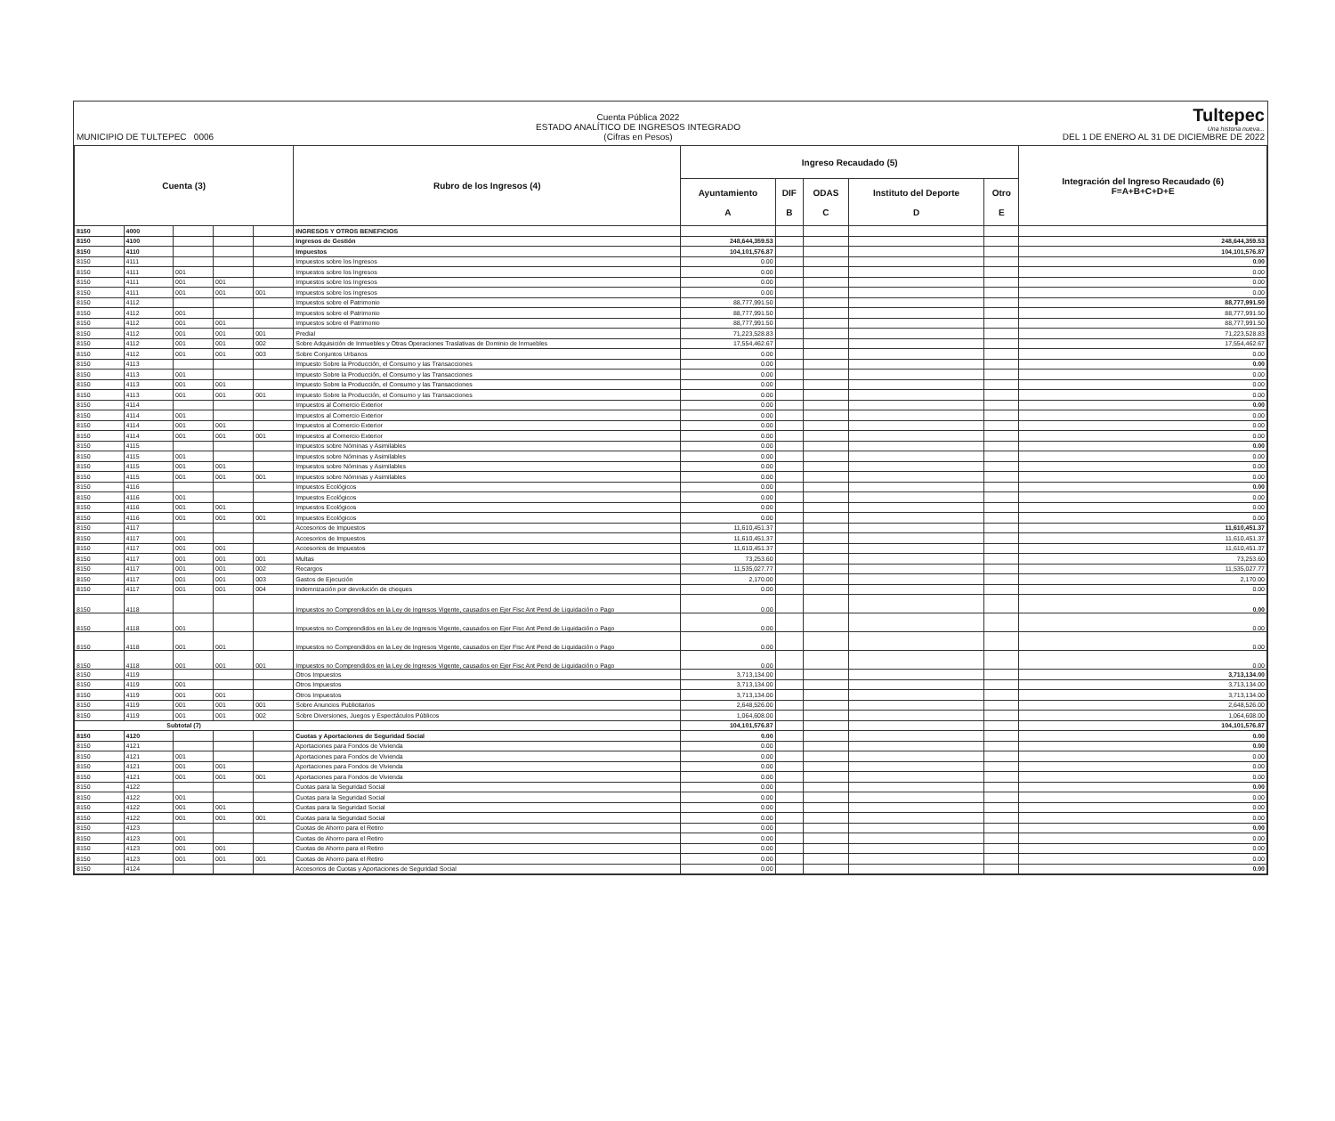MUNICIPIO DE TULTEPEC 0006
Cuenta Pública 2022
ESTADO ANALÍTICO DE INGRESOS INTEGRADO
(Cifras en Pesos)
Tultepec
Una historia nueva...
DEL 1 DE ENERO AL 31 DE DICIEMBRE DE 2022
| Cuenta (3) | | | | | Rubro de los Ingresos (4) | Ingreso Recaudado (5) | | | | | Integración del Ingreso Recaudado (6) F=A+B+C+D+E |
| --- | --- | --- | --- | --- | --- | --- | --- | --- | --- | --- | --- |
| | | | | | | Ayuntamiento A | DIF B | ODAS C | Instituto del Deporte D | Otro E | |
| 8150 | 4000 | | | | INGRESOS Y OTROS BENEFICIOS | | | | | | |
| 8150 | 4100 | | | | Ingresos de Gestión | 248,644,359.53 | | | | | 248,644,359.53 |
| 8150 | 4110 | | | | Impuestos | 104,101,576.87 | | | | | 104,101,576.87 |
| 8150 | 4111 | | | | Impuestos sobre los Ingresos | 0.00 | | | | | 0.00 |
| 8150 | 4111 | 001 | | | Impuestos sobre los Ingresos | 0.00 | | | | | 0.00 |
| 8150 | 4111 | 001 | 001 | | Impuestos sobre los Ingresos | 0.00 | | | | | 0.00 |
| 8150 | 4111 | 001 | 001 | 001 | Impuestos sobre los Ingresos | 0.00 | | | | | 0.00 |
| 8150 | 4112 | | | | Impuestos sobre el Patrimonio | 88,777,991.50 | | | | | 88,777,991.50 |
| 8150 | 4112 | 001 | | | Impuestos sobre el Patrimonio | 88,777,991.50 | | | | | 88,777,991.50 |
| 8150 | 4112 | 001 | 001 | | Impuestos sobre el Patrimonio | 88,777,991.50 | | | | | 88,777,991.50 |
| 8150 | 4112 | 001 | 001 | 001 | Predial | 71,223,528.83 | | | | | 71,223,528.83 |
| 8150 | 4112 | 001 | 001 | 002 | Sobre Adquisición de Inmuebles y Otras Operaciones Traslativas de Dominio de Inmuebles | 17,554,462.67 | | | | | 17,554,462.67 |
| 8150 | 4112 | 001 | 001 | 003 | Sobre Conjuntos Urbanos | 0.00 | | | | | 0.00 |
| 8150 | 4113 | | | | Impuesto Sobre la Producción, el Consumo y las Transacciones | 0.00 | | | | | 0.00 |
| 8150 | 4113 | 001 | | | Impuesto Sobre la Producción, el Consumo y las Transacciones | 0.00 | | | | | 0.00 |
| 8150 | 4113 | 001 | 001 | | Impuesto Sobre la Producción, el Consumo y las Transacciones | 0.00 | | | | | 0.00 |
| 8150 | 4113 | 001 | 001 | 001 | Impuesto Sobre la Producción, el Consumo y las Transacciones | 0.00 | | | | | 0.00 |
| 8150 | 4114 | | | | Impuestos al Comercio Exterior | 0.00 | | | | | 0.00 |
| 8150 | 4114 | 001 | | | Impuestos al Comercio Exterior | 0.00 | | | | | 0.00 |
| 8150 | 4114 | 001 | 001 | | Impuestos al Comercio Exterior | 0.00 | | | | | 0.00 |
| 8150 | 4114 | 001 | 001 | 001 | Impuestos al Comercio Exterior | 0.00 | | | | | 0.00 |
| 8150 | 4115 | | | | Impuestos sobre Nóminas y Asimilables | 0.00 | | | | | 0.00 |
| 8150 | 4115 | 001 | | | Impuestos sobre Nóminas y Asimilables | 0.00 | | | | | 0.00 |
| 8150 | 4115 | 001 | 001 | | Impuestos sobre Nóminas y Asimilables | 0.00 | | | | | 0.00 |
| 8150 | 4115 | 001 | 001 | 001 | Impuestos sobre Nóminas y Asimilables | 0.00 | | | | | 0.00 |
| 8150 | 4116 | | | | Impuestos Ecológicos | 0.00 | | | | | 0.00 |
| 8150 | 4116 | 001 | | | Impuestos Ecológicos | 0.00 | | | | | 0.00 |
| 8150 | 4116 | 001 | 001 | | Impuestos Ecológicos | 0.00 | | | | | 0.00 |
| 8150 | 4116 | 001 | 001 | 001 | Impuestos Ecológicos | 0.00 | | | | | 0.00 |
| 8150 | 4117 | | | | Accesorios de Impuestos | 11,610,451.37 | | | | | 11,610,451.37 |
| 8150 | 4117 | 001 | | | Accesorios de Impuestos | 11,610,451.37 | | | | | 11,610,451.37 |
| 8150 | 4117 | 001 | 001 | | Accesorios de Impuestos | 11,610,451.37 | | | | | 11,610,451.37 |
| 8150 | 4117 | 001 | 001 | 001 | Multas | 73,253.60 | | | | | 73,253.60 |
| 8150 | 4117 | 001 | 001 | 002 | Recargos | 11,535,027.77 | | | | | 11,535,027.77 |
| 8150 | 4117 | 001 | 001 | 003 | Gastos de Ejecución | 2,170.00 | | | | | 2,170.00 |
| 8150 | 4117 | 001 | 001 | 004 | Indemnización por devolución de cheques | 0.00 | | | | | 0.00 |
| 8150 | 4118 | | | | Impuestos no Comprendidos en la Ley de Ingresos Vigente, causados en Ejer Fisc Ant Pend de Liquidación o Pago | 0.00 | | | | | 0.00 |
| 8150 | 4118 | 001 | | | Impuestos no Comprendidos en la Ley de Ingresos Vigente, causados en Ejer Fisc Ant Pend de Liquidación o Pago | 0.00 | | | | | 0.00 |
| 8150 | 4118 | 001 | 001 | | Impuestos no Comprendidos en la Ley de Ingresos Vigente, causados en Ejer Fisc Ant Pend de Liquidación o Pago | 0.00 | | | | | 0.00 |
| 8150 | 4118 | 001 | 001 | 001 | Impuestos no Comprendidos en la Ley de Ingresos Vigente, causados en Ejer Fisc Ant Pend de Liquidación o Pago | 0.00 | | | | | 0.00 |
| 8150 | 4119 | | | | Otros Impuestos | 3,713,134.00 | | | | | 3,713,134.00 |
| 8150 | 4119 | 001 | | | Otros Impuestos | 3,713,134.00 | | | | | 3,713,134.00 |
| 8150 | 4119 | 001 | 001 | | Otros Impuestos | 3,713,134.00 | | | | | 3,713,134.00 |
| 8150 | 4119 | 001 | 001 | 001 | Sobre Anuncios Publicitarios | 2,648,526.00 | | | | | 2,648,526.00 |
| 8150 | 4119 | 001 | 001 | 002 | Sobre Diversiones, Juegos y Espectáculos Públicos | 1,064,608.00 | | | | | 1,064,608.00 |
| Subtotal (7) | | | | | | 104,101,576.87 | | | | | 104,101,576.87 |
| 8150 | 4120 | | | | Cuotas y Aportaciones de Seguridad Social | 0.00 | | | | | 0.00 |
| 8150 | 4121 | | | | Aportaciones para Fondos de Vivienda | 0.00 | | | | | 0.00 |
| 8150 | 4121 | 001 | | | Aportaciones para Fondos de Vivienda | 0.00 | | | | | 0.00 |
| 8150 | 4121 | 001 | 001 | | Aportaciones para Fondos de Vivienda | 0.00 | | | | | 0.00 |
| 8150 | 4121 | 001 | 001 | 001 | Aportaciones para Fondos de Vivienda | 0.00 | | | | | 0.00 |
| 8150 | 4122 | | | | Cuotas para la Seguridad Social | 0.00 | | | | | 0.00 |
| 8150 | 4122 | 001 | | | Cuotas para la Seguridad Social | 0.00 | | | | | 0.00 |
| 8150 | 4122 | 001 | 001 | | Cuotas para la Seguridad Social | 0.00 | | | | | 0.00 |
| 8150 | 4122 | 001 | 001 | 001 | Cuotas para la Seguridad Social | 0.00 | | | | | 0.00 |
| 8150 | 4123 | | | | Cuotas de Ahorro para el Retiro | 0.00 | | | | | 0.00 |
| 8150 | 4123 | 001 | | | Cuotas de Ahorro para el Retiro | 0.00 | | | | | 0.00 |
| 8150 | 4123 | 001 | 001 | | Cuotas de Ahorro para el Retiro | 0.00 | | | | | 0.00 |
| 8150 | 4123 | 001 | 001 | 001 | Cuotas de Ahorro para el Retiro | 0.00 | | | | | 0.00 |
| 8150 | 4124 | | | | Accesorios de Cuotas y Aportaciones de Seguridad Social | 0.00 | | | | | 0.00 |